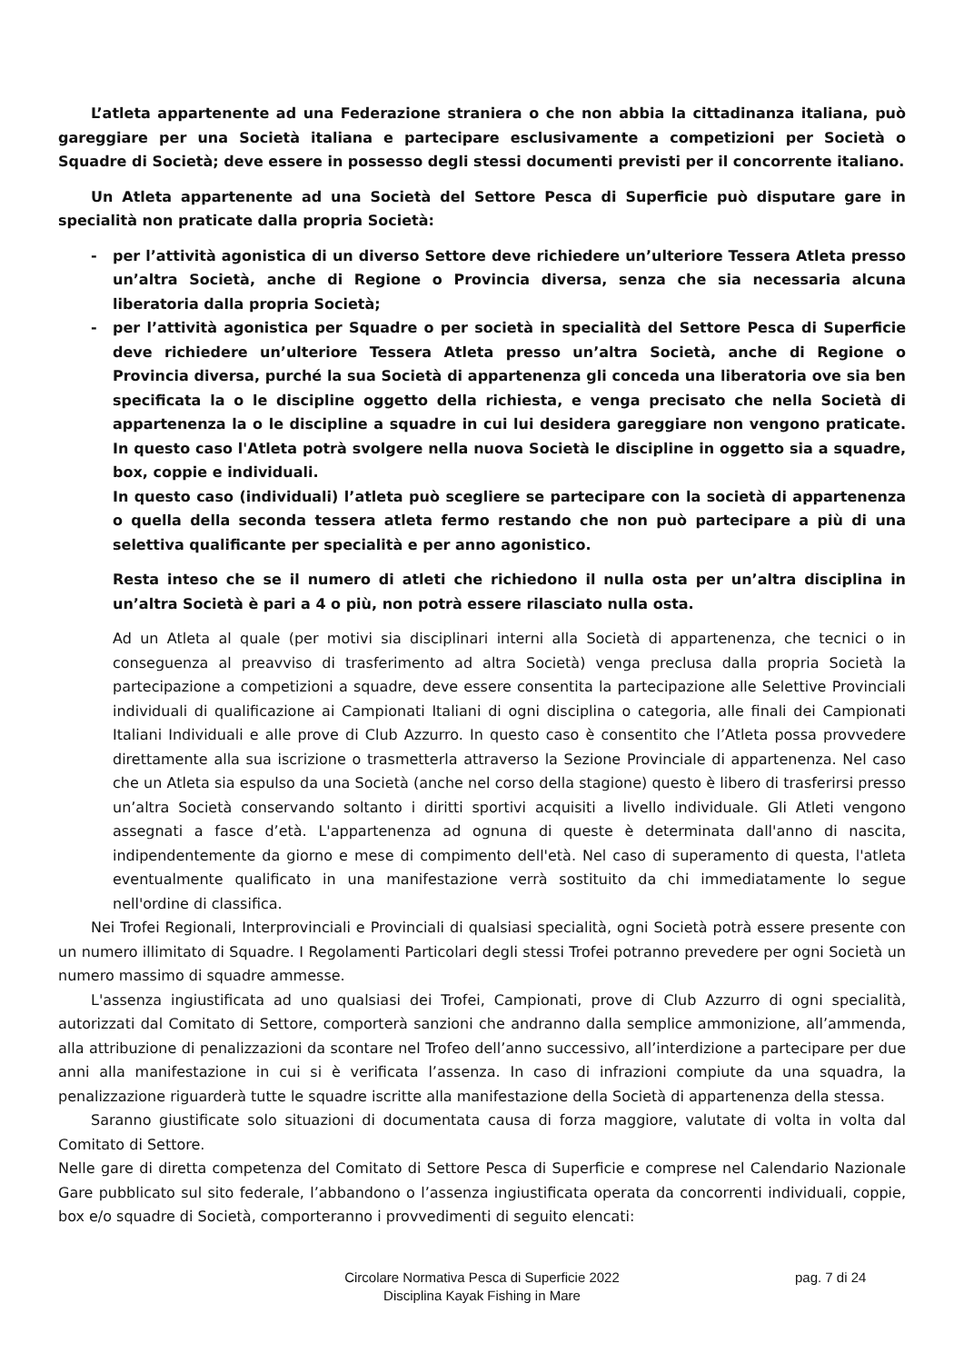L’atleta appartenente ad una Federazione straniera o che non abbia la cittadinanza italiana, può gareggiare per una Società italiana e partecipare esclusivamente a competizioni per Società o Squadre di Società; deve essere in possesso degli stessi documenti previsti per il concorrente italiano.
Un Atleta appartenente ad una Società del Settore Pesca di Superficie può disputare gare in specialità non praticate dalla propria Società:
- per l’attività agonistica di un diverso Settore deve richiedere un’ulteriore Tessera Atleta presso un’altra Società, anche di Regione o Provincia diversa, senza che sia necessaria alcuna liberatoria dalla propria Società;
- per l’attività agonistica per Squadre o per società in specialità del Settore Pesca di Superficie deve richiedere un’ulteriore Tessera Atleta presso un’altra Società, anche di Regione o Provincia diversa, purché la sua Società di appartenenza gli conceda una liberatoria ove sia ben specificata la o le discipline oggetto della richiesta, e venga precisato che nella Società di appartenenza la o le discipline a squadre in cui lui desidera gareggiare non vengono praticate. In questo caso l'Atleta potrà svolgere nella nuova Società le discipline in oggetto sia a squadre, box, coppie e individuali.
In questo caso (individuali) l’atleta può scegliere se partecipare con la società di appartenenza o quella della seconda tessera atleta fermo restando che non può partecipare a più di una selettiva qualificante per specialità e per anno agonistico.
Resta inteso che se il numero di atleti che richiedono il nulla osta per un’altra disciplina in un’altra Società è pari a 4 o più, non potrà essere rilasciato nulla osta.
Ad un Atleta al quale (per motivi sia disciplinari interni alla Società di appartenenza, che tecnici o in conseguenza al preavviso di trasferimento ad altra Società) venga preclusa dalla propria Società la partecipazione a competizioni a squadre, deve essere consentita la partecipazione alle Selettive Provinciali individuali di qualificazione ai Campionati Italiani di ogni disciplina o categoria, alle finali dei Campionati Italiani Individuali e alle prove di Club Azzurro. In questo caso è consentito che l’Atleta possa provvedere direttamente alla sua iscrizione o trasmetterla attraverso la Sezione Provinciale di appartenenza. Nel caso che un Atleta sia espulso da una Società (anche nel corso della stagione) questo è libero di trasferirsi presso un’altra Società conservando soltanto i diritti sportivi acquisiti a livello individuale. Gli Atleti vengono assegnati a fasce d’età. L'appartenenza ad ognuna di queste è determinata dall'anno di nascita, indipendentemente da giorno e mese di compimento dell'età. Nel caso di superamento di questa, l'atleta eventualmente qualificato in una manifestazione verrà sostituito da chi immediatamente lo segue nell'ordine di classifica.
Nei Trofei Regionali, Interprovinciali e Provinciali di qualsiasi specialità, ogni Società potrà essere presente con un numero illimitato di Squadre. I Regolamenti Particolari degli stessi Trofei potranno prevedere per ogni Società un numero massimo di squadre ammesse.
L'assenza ingiustificata ad uno qualsiasi dei Trofei, Campionati, prove di Club Azzurro di ogni specialità, autorizzati dal Comitato di Settore, comporterà sanzioni che andranno dalla semplice ammonizione, all’ammenda, alla attribuzione di penalizzazioni da scontare nel Trofeo dell’anno successivo, all’interdizione a partecipare per due anni alla manifestazione in cui si è verificata l’assenza. In caso di infrazioni compiute da una squadra, la penalizzazione riguarderà tutte le squadre iscritte alla manifestazione della Società di appartenenza della stessa.
Saranno giustificate solo situazioni di documentata causa di forza maggiore, valutate di volta in volta dal Comitato di Settore.
Nelle gare di diretta competenza del Comitato di Settore Pesca di Superficie e comprese nel Calendario Nazionale Gare pubblicato sul sito federale, l’abbandono o l’assenza ingiustificata operata da concorrenti individuali, coppie, box e/o squadre di Società, comporteranno i provvedimenti di seguito elencati:
Circolare Normativa Pesca di Superficie 2022
Disciplina Kayak Fishing in Mare
pag. 7 di 24